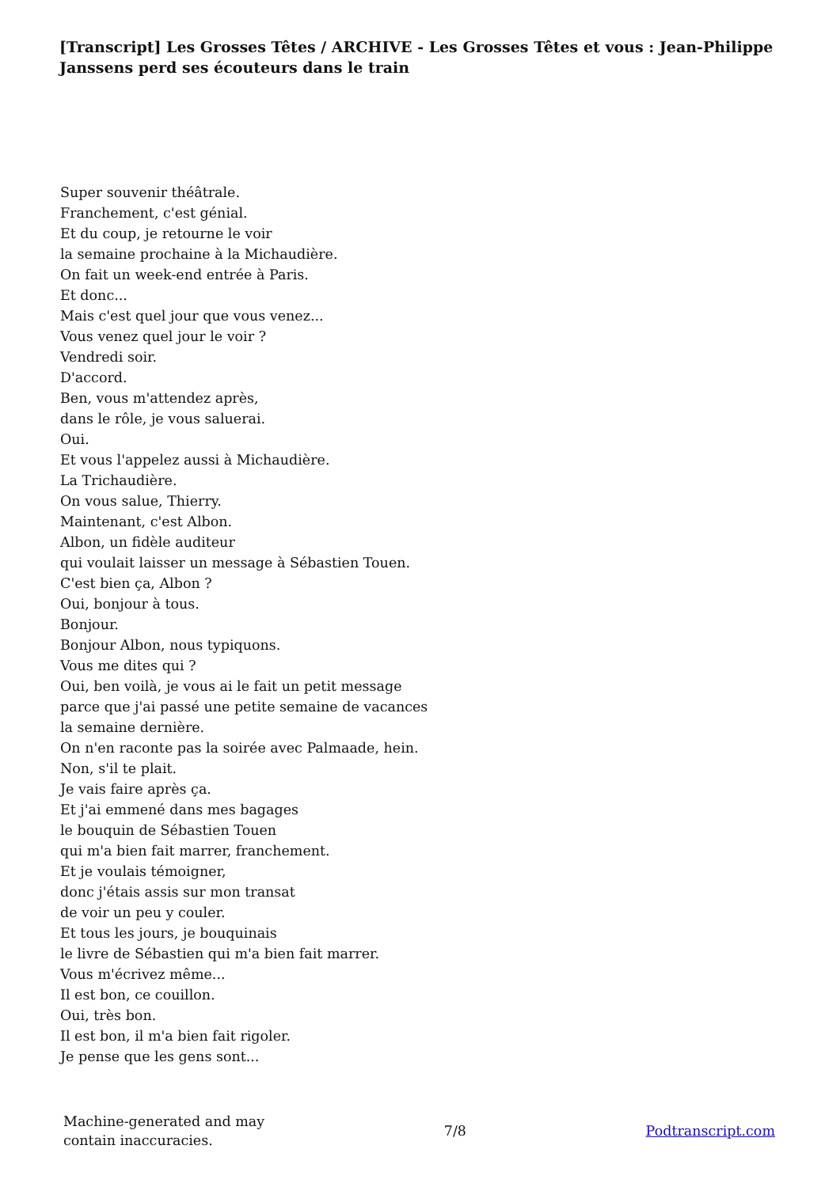[Transcript] Les Grosses Têtes / ARCHIVE - Les Grosses Têtes et vous : Jean-Philippe Janssens perd ses écouteurs dans le train
Super souvenir théâtrale.
Franchement, c'est génial.
Et du coup, je retourne le voir
la semaine prochaine à la Michaudière.
On fait un week-end entrée à Paris.
Et donc...
Mais c'est quel jour que vous venez...
Vous venez quel jour le voir ?
Vendredi soir.
D'accord.
Ben, vous m'attendez après,
dans le rôle, je vous saluerai.
Oui.
Et vous l'appelez aussi à Michaudière.
La Trichaudière.
On vous salue, Thierry.
Maintenant, c'est Albon.
Albon, un fidèle auditeur
qui voulait laisser un message à Sébastien Touen.
C'est bien ça, Albon ?
Oui, bonjour à tous.
Bonjour.
Bonjour Albon, nous typiquons.
Vous me dites qui ?
Oui, ben voilà, je vous ai le fait un petit message
parce que j'ai passé une petite semaine de vacances
la semaine dernière.
On n'en raconte pas la soirée avec Palmaade, hein.
Non, s'il te plait.
Je vais faire après ça.
Et j'ai emmené dans mes bagages
le bouquin de Sébastien Touen
qui m'a bien fait marrer, franchement.
Et je voulais témoigner,
donc j'étais assis sur mon transat
de voir un peu y couler.
Et tous les jours, je bouquinais
le livre de Sébastien qui m'a bien fait marrer.
Vous m'écrivez même...
Il est bon, ce couillon.
Oui, très bon.
Il est bon, il m'a bien fait rigoler.
Je pense que les gens sont...
Machine-generated and may
contain inaccuracies.
7/8 Podtranscript.com